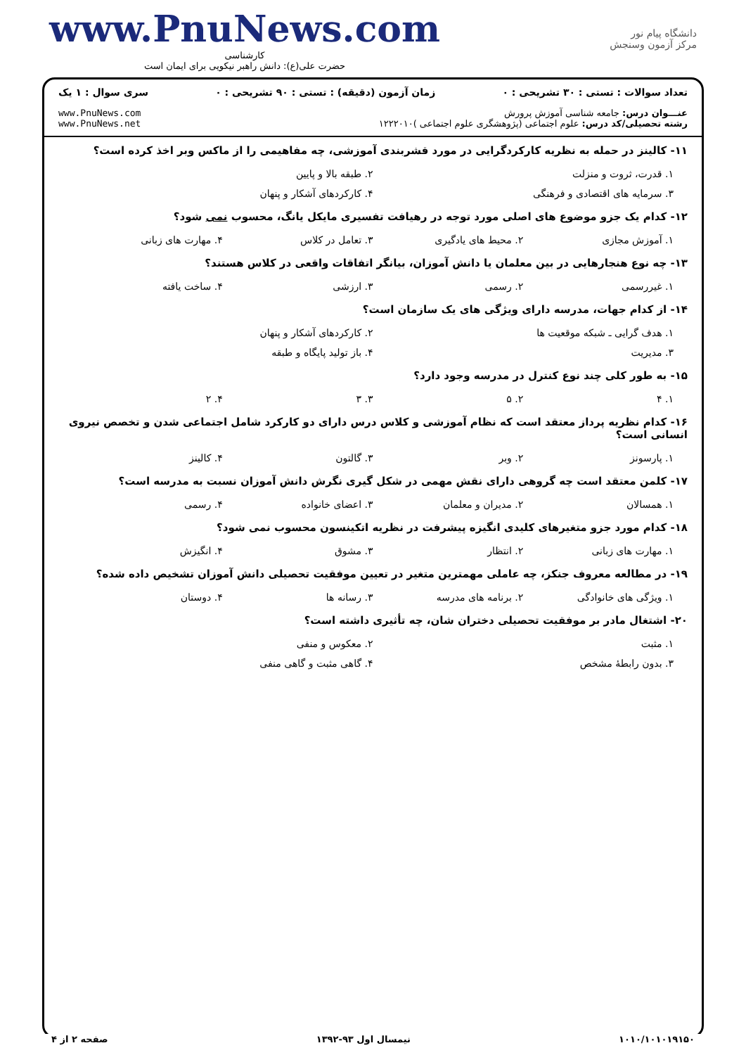دانشگاه پیام نور
مرکز آزمون وسنجش
www.PnuNews.com
کارشناسی
حضرت علی(ع): دانش راهبر نیکویی برای ایمان است
تعداد سوالات : تستی : ۳۰ تشریحی : ۰ زمان آزمون (دقیقه) : تستی : ۹۰ تشریحی : ۰ سری سوال : ۱ یک
عنـــوان درس: جامعه شناسی آموزش پرورش
رشته تحصیلی/کد درس: علوم اجتماعی (پژوهشگری علوم اجتماعی )۱۲۲۲۰۱۰
www.PnuNews.com
www.PnuNews.net
۱۱- کالینز در حمله به نظریه کارکردگرایی در مورد قشربندی آموزشی، چه مفاهیمی را از ماکس وبر اخذ کرده است؟
۱. قدرت، ثروت و منزلت ۲. طبقه بالا و پایین
۳. سرمایه های اقتصادی و فرهنگی ۴. کارکردهای آشکار و پنهان
۱۲- کدام یک جزو موضوع های اصلی مورد توجه در رهیافت تفسیری مایکل یانگ، محسوب نمی شود؟
۱. آموزش مجازی ۲. محیط های یادگیری ۳. تعامل در کلاس ۴. مهارت های زبانی
۱۳- چه نوع هنجارهایی در بین معلمان یا دانش آموزان، بیانگر اتفاقات واقعی در کلاس هستند؟
۱. غیررسمی ۲. رسمی ۳. ارزشی ۴. ساخت یافته
۱۴- از کدام جهات، مدرسه دارای ویژگی های یک سازمان است؟
۱. هدف گرایی ـ شبکه موقعیت ها ۲. کارکردهای آشکار و پنهان
۳. مدیریت ۴. باز تولید پایگاه و طبقه
۱۵- به طور کلی چند نوع کنترل در مدرسه وجود دارد؟
۱. ۴ ۲. ۵ ۳. ۳ ۴. ۲
۱۶- کدام نظریه پرداز معتقد است که نظام آموزشی و کلاس درس دارای دو کارکرد شامل اجتماعی شدن و تخصص نیروی انسانی است؟
۱. پارسونز ۲. وبر ۳. گالتون ۴. کالینز
۱۷- کلمن معتقد است چه گروهی دارای نقش مهمی در شکل گیری نگرش دانش آموزان نسبت به مدرسه است؟
۱. همسالان ۲. مدیران و معلمان ۳. اعضای خانواده ۴. رسمی
۱۸- کدام مورد جزو متغیرهای کلیدی انگیزه پیشرفت در نظریه اتکینسون محسوب نمی شود؟
۱. مهارت های زبانی ۲. انتظار ۳. مشوق ۴. انگیزش
۱۹- در مطالعه معروف جنکز، چه عاملی مهمترین متغیر در تعیین موفقیت تحصیلی دانش آموزان تشخیص داده شده؟
۱. ویژگی های خانوادگی ۲. برنامه های مدرسه ۳. رسانه ها ۴. دوستان
۲۰- اشتغال مادر بر موفقیت تحصیلی دختران شان، چه تأثیری داشته است؟
۱. مثبت ۲. معکوس و منفی
۳. بدون رابطهٔ مشخص ۴. گاهی مثبت و گاهی منفی
۱۰۱۰/۱۰۱۰۱۹۱۵۰ نیمسال اول ۹۳-۱۳۹۲ صفحه ۲ از ۴